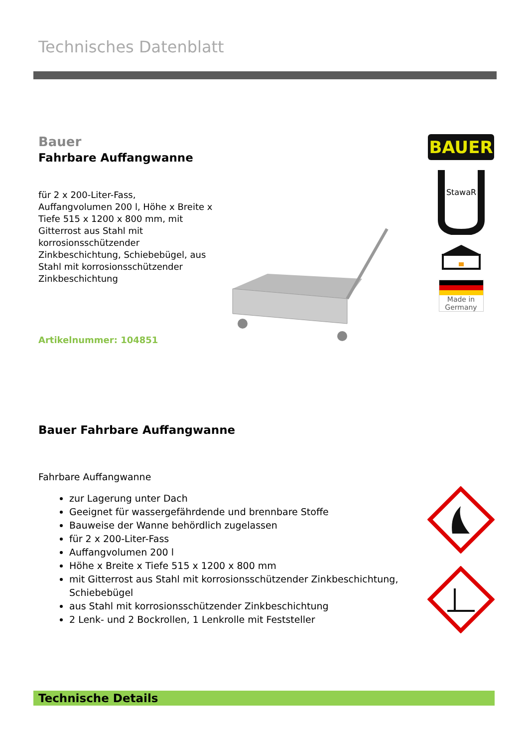Technisches Datenblatt
Bauer
Fahrbare Auffangwanne
für 2 x 200-Liter-Fass,
Auffangvolumen 200 l, Höhe x Breite x Tiefe 515 x 1200 x 800 mm, mit Gitterrost aus Stahl mit korrosionsschützender Zinkbeschichtung, Schiebebügel, aus Stahl mit korrosionsschützender Zinkbeschichtung
Artikelnummer: 104851
BAUER
StawaR
Made in
Germany
Bauer Fahrbare Auffangwanne
Fahrbare Auffangwanne
zur Lagerung unter Dach
Geeignet für wassergefährdende und brennbare Stoffe
Bauweise der Wanne behördlich zugelassen
für 2 x 200-Liter-Fass
Auffangvolumen 200 l
Höhe x Breite x Tiefe 515 x 1200 x 800 mm
mit Gitterrost aus Stahl mit korrosionsschützender Zinkbeschichtung, Schiebebügel
aus Stahl mit korrosionsschützender Zinkbeschichtung
2 Lenk- und 2 Bockrollen, 1 Lenkrolle mit Feststeller
Technische Details